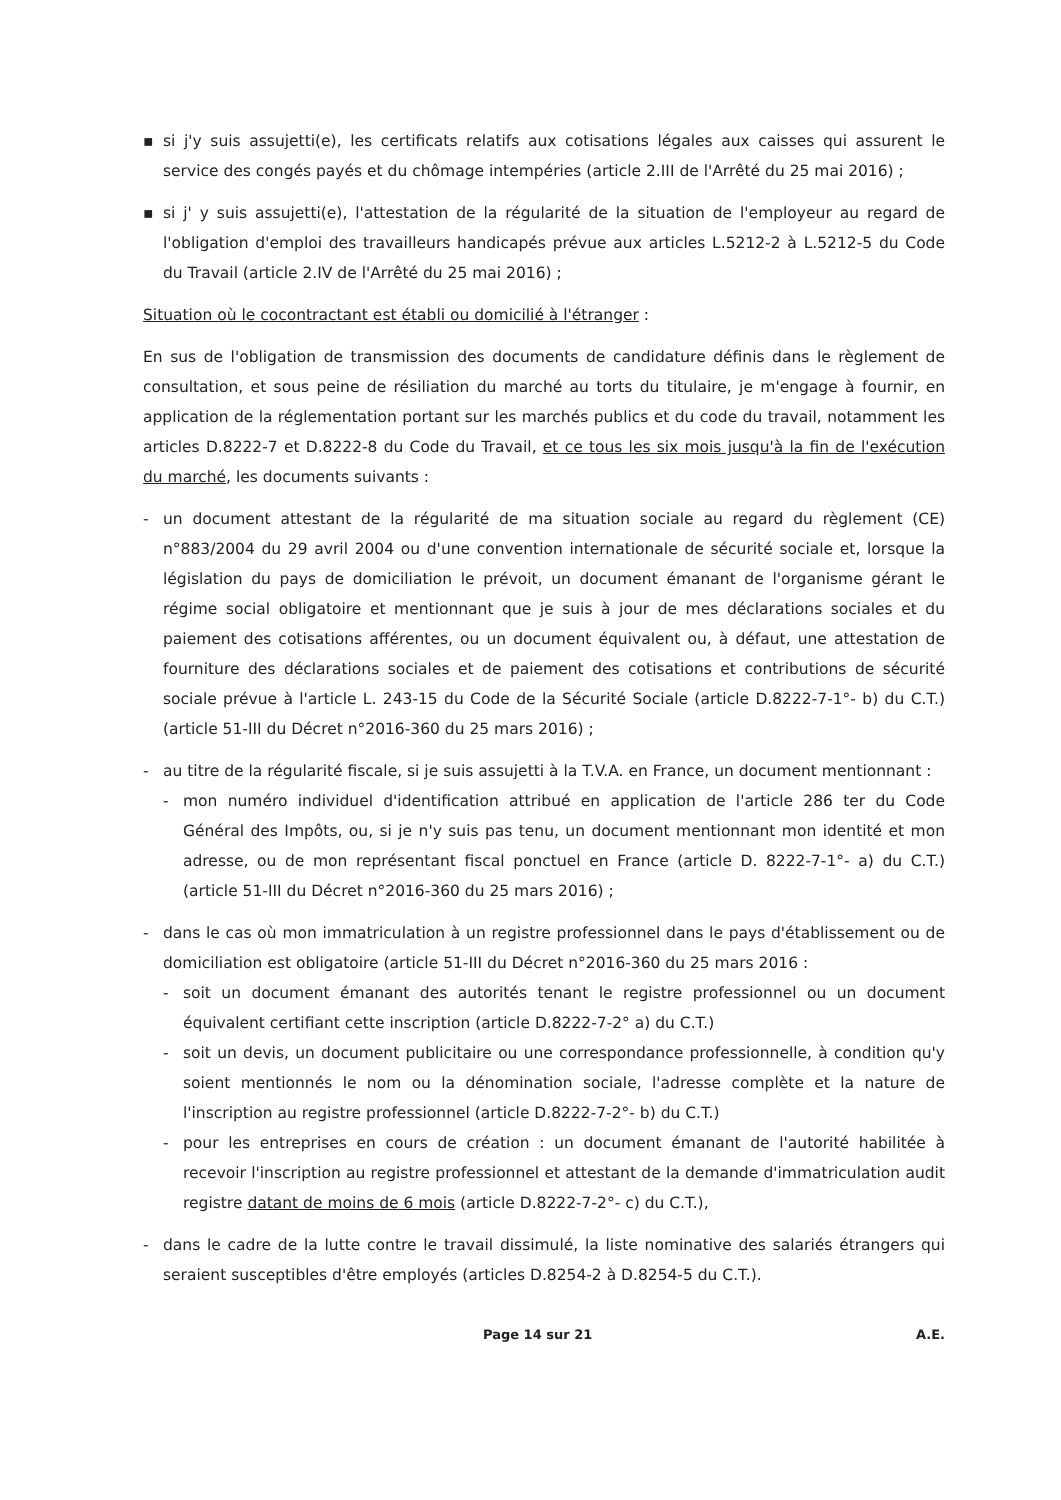▪ si j'y suis assujetti(e), les certificats relatifs aux cotisations légales aux caisses qui assurent le service des congés payés et du chômage intempéries (article 2.III de l'Arrêté du 25 mai 2016) ;
▪ si j' y suis assujetti(e), l'attestation de la régularité de la situation de l'employeur au regard de l'obligation d'emploi des travailleurs handicapés prévue aux articles L.5212-2 à L.5212-5 du Code du Travail (article 2.IV de l'Arrêté du 25 mai 2016) ;
Situation où le cocontractant est établi ou domicilié à l'étranger :
En sus de l'obligation de transmission des documents de candidature définis dans le règlement de consultation, et sous peine de résiliation du marché au torts du titulaire, je m'engage à fournir, en application de la réglementation portant sur les marchés publics et du code du travail, notamment les articles D.8222-7 et D.8222-8 du Code du Travail, et ce tous les six mois jusqu'à la fin de l'exécution du marché, les documents suivants :
- un document attestant de la régularité de ma situation sociale au regard du règlement (CE) n°883/2004 du 29 avril 2004 ou d'une convention internationale de sécurité sociale et, lorsque la législation du pays de domiciliation le prévoit, un document émanant de l'organisme gérant le régime social obligatoire et mentionnant que je suis à jour de mes déclarations sociales et du paiement des cotisations afférentes, ou un document équivalent ou, à défaut, une attestation de fourniture des déclarations sociales et de paiement des cotisations et contributions de sécurité sociale prévue à l'article L. 243-15 du Code de la Sécurité Sociale (article D.8222-7-1°- b) du C.T.) (article 51-III du Décret n°2016-360 du 25 mars 2016) ;
- au titre de la régularité fiscale, si je suis assujetti à la T.V.A. en France, un document mentionnant :
- mon numéro individuel d'identification attribué en application de l'article 286 ter du Code Général des Impôts, ou, si je n'y suis pas tenu, un document mentionnant mon identité et mon adresse, ou de mon représentant fiscal ponctuel en France (article D. 8222-7-1°- a) du C.T.) (article 51-III du Décret n°2016-360 du 25 mars 2016) ;
- dans le cas où mon immatriculation à un registre professionnel dans le pays d'établissement ou de domiciliation est obligatoire (article 51-III du Décret n°2016-360 du 25 mars 2016 :
- soit un document émanant des autorités tenant le registre professionnel ou un document équivalent certifiant cette inscription (article D.8222-7-2° a) du C.T.)
- soit un devis, un document publicitaire ou une correspondance professionnelle, à condition qu'y soient mentionnés le nom ou la dénomination sociale, l'adresse complète et la nature de l'inscription au registre professionnel (article D.8222-7-2°- b) du C.T.)
- pour les entreprises en cours de création : un document émanant de l'autorité habilitée à recevoir l'inscription au registre professionnel et attestant de la demande d'immatriculation audit registre datant de moins de 6 mois (article D.8222-7-2°- c) du C.T.),
- dans le cadre de la lutte contre le travail dissimulé, la liste nominative des salariés étrangers qui seraient susceptibles d'être employés (articles D.8254-2 à D.8254-5 du C.T.).
Page 14 sur 21 A.E.